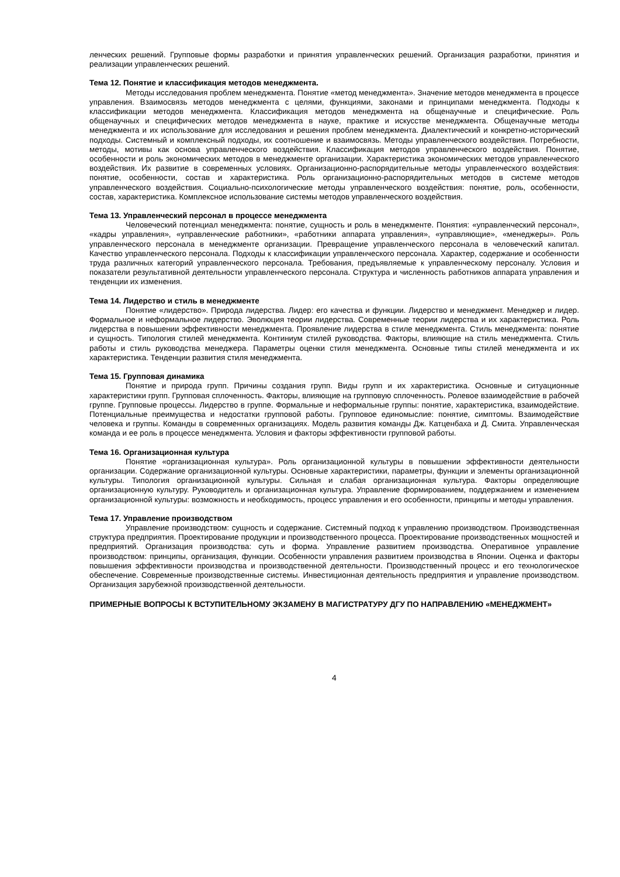ленческих решений. Групповые формы разработки и принятия управленческих решений. Организация разработки, принятия и реализации управленческих решений.
Тема 12. Понятие и классификация методов менеджмента.
Методы исследования проблем менеджмента. Понятие «метод менеджмента». Значение методов менеджмента в процессе управления. Взаимосвязь методов менеджмента с целями, функциями, законами и принципами менеджмента. Подходы к классификации методов менеджмента. Классификация методов менеджмента на общенаучные и специфические. Роль общенаучных и специфических методов менеджмента в науке, практике и искусстве менеджмента. Общенаучные методы менеджмента и их использование для исследования и решения проблем менеджмента. Диалектический и конкретно-исторический подходы. Системный и комплексный подходы, их соотношение и взаимосвязь. Методы управленческого воздействия. Потребности, методы, мотивы как основа управленческого воздействия. Классификация методов управленческого воздействия. Понятие, особенности и роль экономических методов в менеджменте организации. Характеристика экономических методов управленческого воздействия. Их развитие в современных условиях. Организационно-распорядительные методы управленческого воздействия: понятие, особенности, состав и характеристика. Роль организационно-распорядительных методов в системе методов управленческого воздействия. Социально-психологические методы управленческого воздействия: понятие, роль, особенности, состав, характеристика. Комплексное использование системы методов управленческого воздействия.
Тема 13. Управленческий персонал в процессе менеджмента
Человеческий потенциал менеджмента: понятие, сущность и роль в менеджменте. Понятия: «управленческий персонал», «кадры управления», «управленческие работники», «работники аппарата управления», «управляющие», «менеджеры». Роль управленческого персонала в менеджменте организации. Превращение управленческого персонала в человеческий капитал. Качество управленческого персонала. Подходы к классификации управленческого персонала. Характер, содержание и особенности труда различных категорий управленческого персонала. Требования, предъявляемые к управленческому персоналу. Условия и показатели результативной деятельности управленческого персонала. Структура и численность работников аппарата управления и тенденции их изменения.
Тема 14. Лидерство и стиль в менеджменте
Понятие «лидерство». Природа лидерства. Лидер: его качества и функции. Лидерство и менеджмент. Менеджер и лидер. Формальное и неформальное лидерство. Эволюция теории лидерства. Современные теории лидерства и их характеристика. Роль лидерства в повышении эффективности менеджмента. Проявление лидерства в стиле менеджмента. Стиль менеджмента: понятие и сущность. Типология стилей менеджмента. Континиум стилей руководства. Факторы, влияющие на стиль менеджмента. Стиль работы и стиль руководства менеджера. Параметры оценки стиля менеджмента. Основные типы стилей менеджмента и их характеристика. Тенденции развития стиля менеджмента.
Тема 15. Групповая динамика
Понятие и природа групп. Причины создания групп. Виды групп и их характеристика. Основные и ситуационные характеристики групп. Групповая сплоченность. Факторы, влияющие на групповую сплоченность. Ролевое взаимодействие в рабочей группе. Групповые процессы. Лидерство в группе. Формальные и неформальные группы: понятие, характеристика, взаимодействие. Потенциальные преимущества и недостатки групповой работы. Групповое единомыслие: понятие, симптомы. Взаимодействие человека и группы. Команды в современных организациях. Модель развития команды Дж. Катценбаха и Д. Смита. Управленческая команда и ее роль в процессе менеджмента. Условия и факторы эффективности групповой работы.
Тема 16. Организационная культура
Понятие «организационная культура». Роль организационной культуры в повышении эффективности деятельности организации. Содержание организационной культуры. Основные характеристики, параметры, функции и элементы организационной культуры. Типология организационной культуры. Сильная и слабая организационная культура. Факторы определяющие организационную культуру. Руководитель и организационная культура. Управление формированием, поддержанием и изменением организационной культуры: возможность и необходимость, процесс управления и его особенности, принципы и методы управления.
Тема 17. Управление производством
Управление производством: сущность и содержание. Системный подход к управлению производством. Производственная структура предприятия. Проектирование продукции и производственного процесса. Проектирование производственных мощностей и предприятий. Организация производства: суть и форма. Управление развитием производства. Оперативное управление производством: принципы, организация, функции. Особенности управления развитием производства в Японии. Оценка и факторы повышения эффективности производства и производственной деятельности. Производственный процесс и его технологическое обеспечение. Современные производственные системы. Инвестиционная деятельность предприятия и управление производством. Организация зарубежной производственной деятельности.
ПРИМЕРНЫЕ ВОПРОСЫ К ВСТУПИТЕЛЬНОМУ ЭКЗАМЕНУ В МАГИСТРАТУРУ ДГУ ПО НАПРАВЛЕНИЮ «МЕНЕДЖМЕНТ»
4